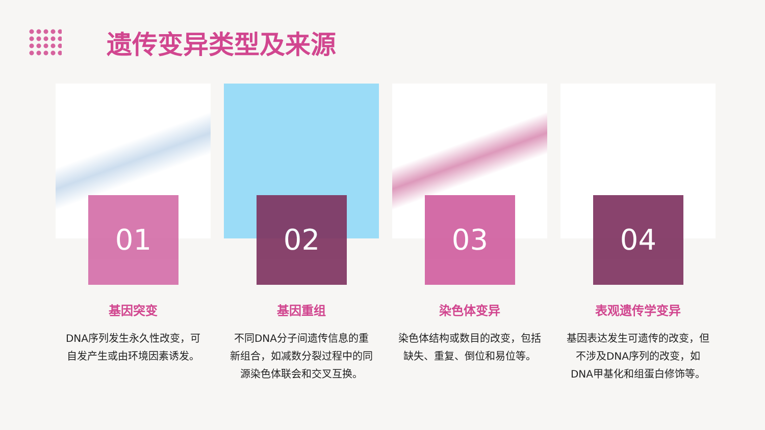遗传变异类型及来源
01
基因突变
DNA序列发生永久性改变，可自发产生或由环境因素诱发。
02
基因重组
不同DNA分子间遗传信息的重新组合，如减数分裂过程中的同源染色体联会和交叉互换。
03
染色体变异
染色体结构或数目的改变，包括缺失、重复、倒位和易位等。
04
表观遗传学变异
基因表达发生可遗传的改变，但不涉及DNA序列的改变，如DNA甲基化和组蛋白修饰等。